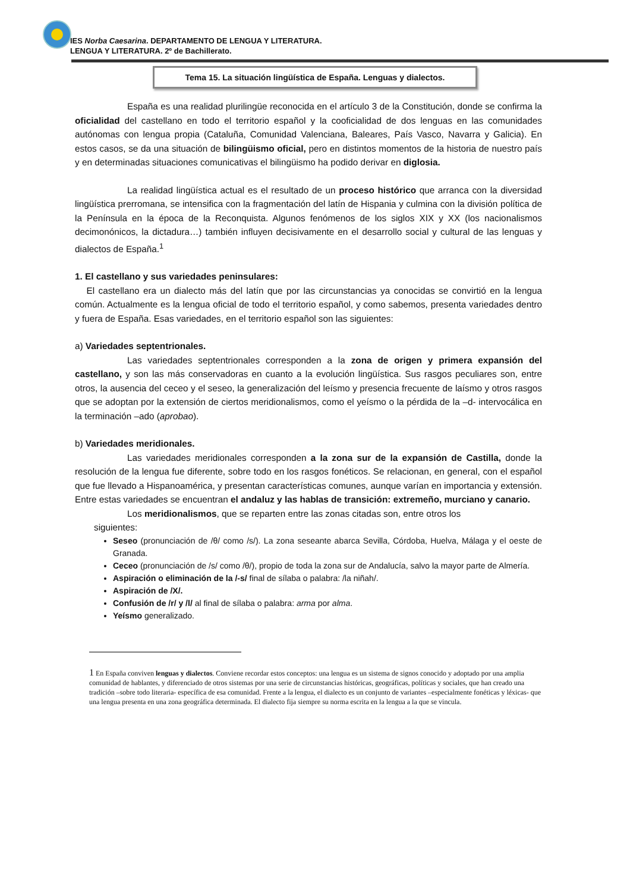IES Norba Caesarina. DEPARTAMENTO DE LENGUA Y LITERATURA.
LENGUA Y LITERATURA. 2º de Bachillerato.
Tema 15. La situación lingüística de España. Lenguas y dialectos.
España es una realidad plurilingüe reconocida en el artículo 3 de la Constitución, donde se confirma la oficialidad del castellano en todo el territorio español y la cooficialidad de dos lenguas en las comunidades autónomas con lengua propia (Cataluña, Comunidad Valenciana, Baleares, País Vasco, Navarra y Galicia). En estos casos, se da una situación de bilingüismo oficial, pero en distintos momentos de la historia de nuestro país y en determinadas situaciones comunicativas el bilingüismo ha podido derivar en diglosia.
La realidad lingüística actual es el resultado de un proceso histórico que arranca con la diversidad lingüística prerromana, se intensifica con la fragmentación del latín de Hispania y culmina con la división política de la Península en la época de la Reconquista. Algunos fenómenos de los siglos XIX y XX (los nacionalismos decimonónicos, la dictadura…) también influyen decisivamente en el desarrollo social y cultural de las lenguas y dialectos de España.<sup>1</sup>
1. El castellano y sus variedades peninsulares:
El castellano era un dialecto más del latín que por las circunstancias ya conocidas se convirtió en la lengua común. Actualmente es la lengua oficial de todo el territorio español, y como sabemos, presenta variedades dentro y fuera de España. Esas variedades, en el territorio español son las siguientes:
a) Variedades septentrionales.
Las variedades septentrionales corresponden a la zona de origen y primera expansión del castellano, y son las más conservadoras en cuanto a la evolución lingüística. Sus rasgos peculiares son, entre otros, la ausencia del ceceo y el seseo, la generalización del leísmo y presencia frecuente de laísmo y otros rasgos que se adoptan por la extensión de ciertos meridionalismos, como el yeísmo o la pérdida de la –d- intervocálica en la terminación –ado (aprobao).
b) Variedades meridionales.
Las variedades meridionales corresponden a la zona sur de la expansión de Castilla, donde la resolución de la lengua fue diferente, sobre todo en los rasgos fonéticos. Se relacionan, en general, con el español que fue llevado a Hispanoamérica, y presentan características comunes, aunque varían en importancia y extensión. Entre estas variedades se encuentran el andaluz y las hablas de transición: extremeño, murciano y canario.
Los meridionalismos, que se reparten entre las zonas citadas son, entre otros los
siguientes:
Seseo (pronunciación de /θ/ como /s/). La zona seseante abarca Sevilla, Córdoba, Huelva, Málaga y el oeste de Granada.
Ceceo (pronunciación de /s/ como /θ/), propio de toda la zona sur de Andalucía, salvo la mayor parte de Almería.
Aspiración o eliminación de la /-s/ final de sílaba o palabra: /la niñah/.
Aspiración de /X/.
Confusión de /r/ y /l/ al final de sílaba o palabra: arma por alma.
Yeísmo generalizado.
1 En España conviven lenguas y dialectos. Conviene recordar estos conceptos: una lengua es un sistema de signos conocido y adoptado por una amplia comunidad de hablantes, y diferenciado de otros sistemas por una serie de circunstancias históricas, geográficas, políticas y sociales, que han creado una tradición –sobre todo literaria- específica de esa comunidad. Frente a la lengua, el dialecto es un conjunto de variantes –especialmente fonéticas y léxicas- que una lengua presenta en una zona geográfica determinada. El dialecto fija siempre su norma escrita en la lengua a la que se vincula.